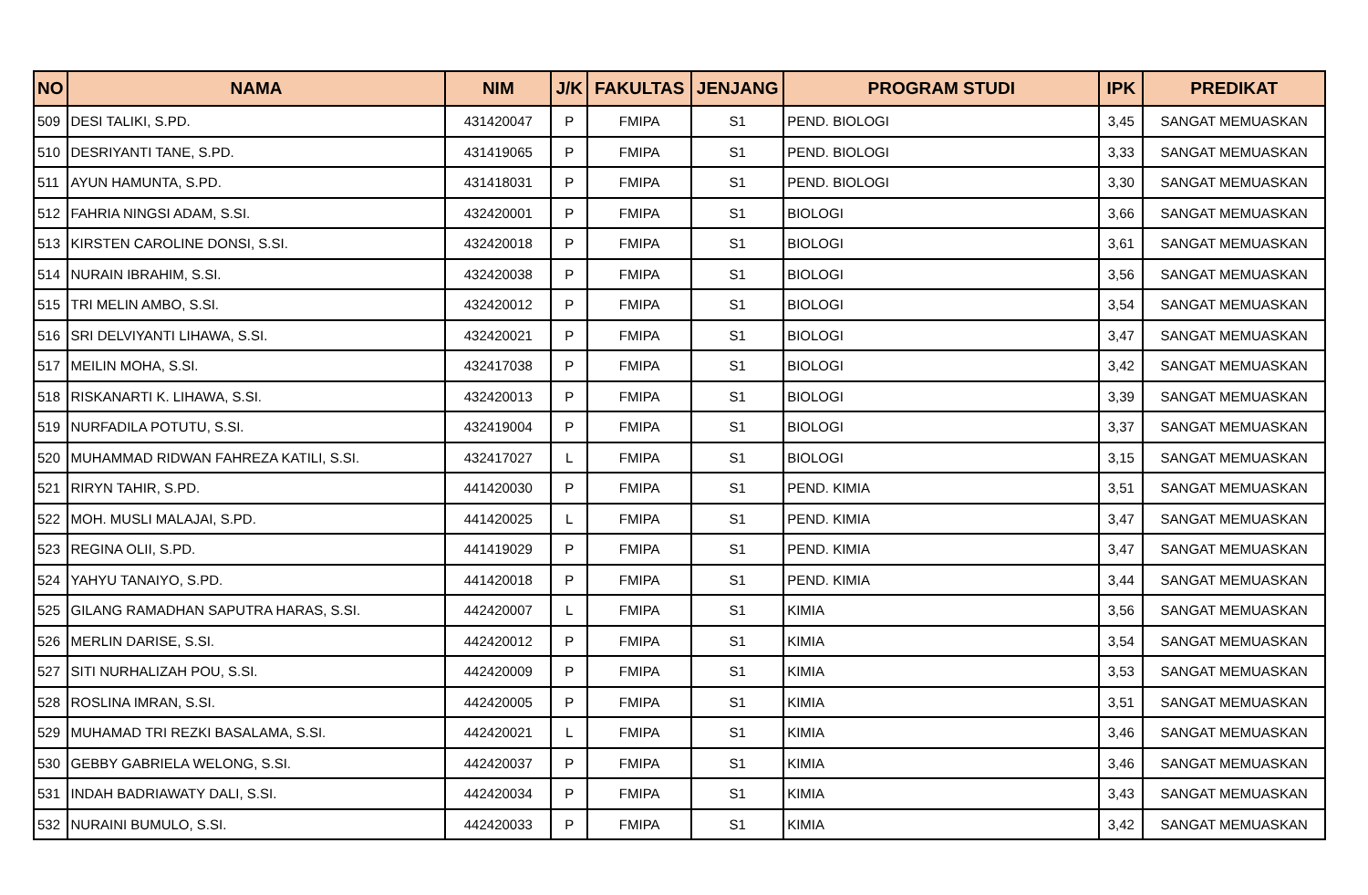| NO | NAMA | NIM | J/K | FAKULTAS | JENJANG | PROGRAM STUDI | IPK | PREDIKAT |
| --- | --- | --- | --- | --- | --- | --- | --- | --- |
| 509 | DESI TALIKI, S.PD. | 431420047 | P | FMIPA | S1 | PEND. BIOLOGI | 3,45 | SANGAT MEMUASKAN |
| 510 | DESRIYANTI TANE, S.PD. | 431419065 | P | FMIPA | S1 | PEND. BIOLOGI | 3,33 | SANGAT MEMUASKAN |
| 511 | AYUN HAMUNTA, S.PD. | 431418031 | P | FMIPA | S1 | PEND. BIOLOGI | 3,30 | SANGAT MEMUASKAN |
| 512 | FAHRIA NINGSI ADAM, S.SI. | 432420001 | P | FMIPA | S1 | BIOLOGI | 3,66 | SANGAT MEMUASKAN |
| 513 | KIRSTEN CAROLINE DONSI, S.SI. | 432420018 | P | FMIPA | S1 | BIOLOGI | 3,61 | SANGAT MEMUASKAN |
| 514 | NURAIN IBRAHIM, S.SI. | 432420038 | P | FMIPA | S1 | BIOLOGI | 3,56 | SANGAT MEMUASKAN |
| 515 | TRI MELIN AMBO, S.SI. | 432420012 | P | FMIPA | S1 | BIOLOGI | 3,54 | SANGAT MEMUASKAN |
| 516 | SRI DELVIYANTI LIHAWA, S.SI. | 432420021 | P | FMIPA | S1 | BIOLOGI | 3,47 | SANGAT MEMUASKAN |
| 517 | MEILIN MOHA, S.SI. | 432417038 | P | FMIPA | S1 | BIOLOGI | 3,42 | SANGAT MEMUASKAN |
| 518 | RISKANARTI K. LIHAWA, S.SI. | 432420013 | P | FMIPA | S1 | BIOLOGI | 3,39 | SANGAT MEMUASKAN |
| 519 | NURFADILA POTUTU, S.SI. | 432419004 | P | FMIPA | S1 | BIOLOGI | 3,37 | SANGAT MEMUASKAN |
| 520 | MUHAMMAD RIDWAN FAHREZA KATILI, S.SI. | 432417027 | L | FMIPA | S1 | BIOLOGI | 3,15 | SANGAT MEMUASKAN |
| 521 | RIRYN TAHIR, S.PD. | 441420030 | P | FMIPA | S1 | PEND. KIMIA | 3,51 | SANGAT MEMUASKAN |
| 522 | MOH. MUSLI MALAJAI, S.PD. | 441420025 | L | FMIPA | S1 | PEND. KIMIA | 3,47 | SANGAT MEMUASKAN |
| 523 | REGINA OLII, S.PD. | 441419029 | P | FMIPA | S1 | PEND. KIMIA | 3,47 | SANGAT MEMUASKAN |
| 524 | YAHYU TANAIYO, S.PD. | 441420018 | P | FMIPA | S1 | PEND. KIMIA | 3,44 | SANGAT MEMUASKAN |
| 525 | GILANG RAMADHAN SAPUTRA HARAS, S.SI. | 442420007 | L | FMIPA | S1 | KIMIA | 3,56 | SANGAT MEMUASKAN |
| 526 | MERLIN DARISE, S.SI. | 442420012 | P | FMIPA | S1 | KIMIA | 3,54 | SANGAT MEMUASKAN |
| 527 | SITI NURHALIZAH POU, S.SI. | 442420009 | P | FMIPA | S1 | KIMIA | 3,53 | SANGAT MEMUASKAN |
| 528 | ROSLINA IMRAN, S.SI. | 442420005 | P | FMIPA | S1 | KIMIA | 3,51 | SANGAT MEMUASKAN |
| 529 | MUHAMAD TRI REZKI BASALAMA, S.SI. | 442420021 | L | FMIPA | S1 | KIMIA | 3,46 | SANGAT MEMUASKAN |
| 530 | GEBBY GABRIELA WELONG, S.SI. | 442420037 | P | FMIPA | S1 | KIMIA | 3,46 | SANGAT MEMUASKAN |
| 531 | INDAH BADRIAWATY DALI, S.SI. | 442420034 | P | FMIPA | S1 | KIMIA | 3,43 | SANGAT MEMUASKAN |
| 532 | NURAINI BUMULO, S.SI. | 442420033 | P | FMIPA | S1 | KIMIA | 3,42 | SANGAT MEMUASKAN |